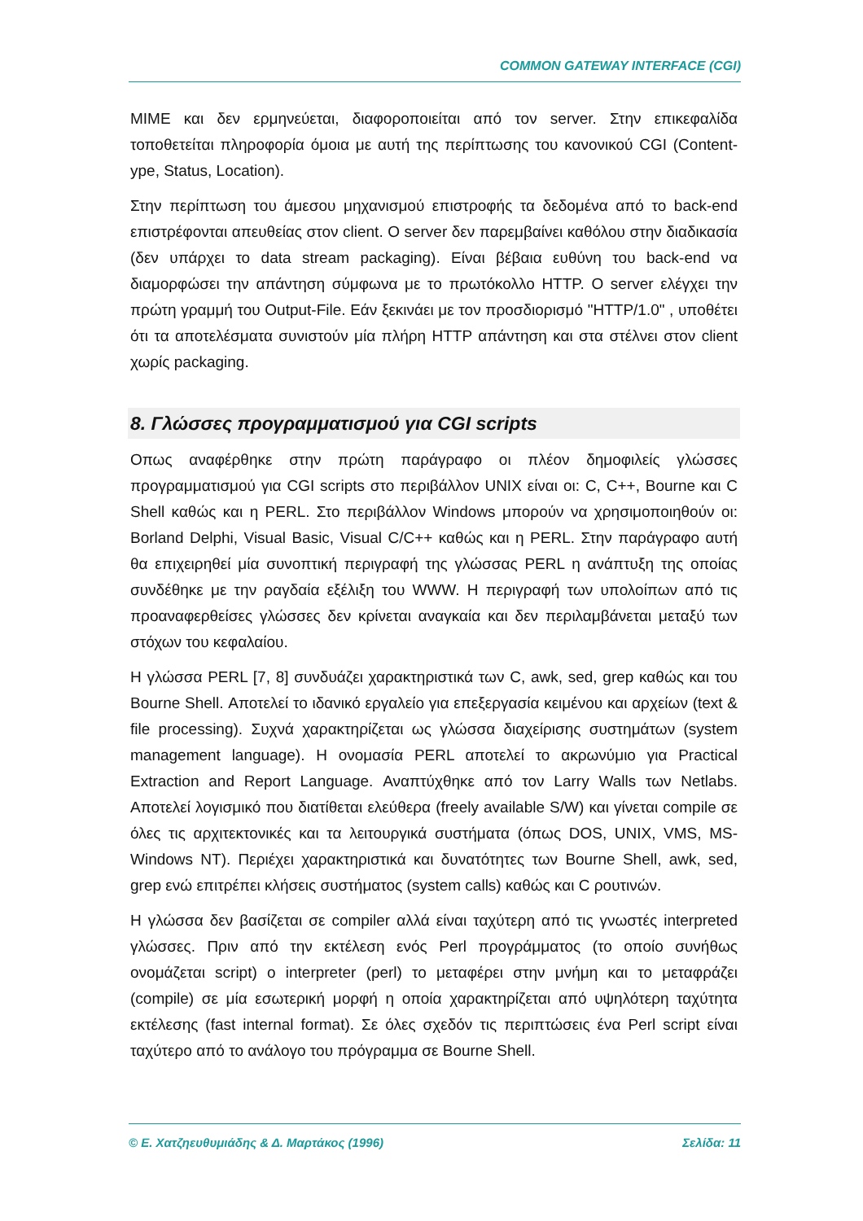COMMON GATEWAY INTERFACE (CGI)
MIME και δεν ερμηνεύεται, διαφοροποιείται από τον server. Στην επικεφαλίδα τοποθετείται πληροφορία όμοια με αυτή της περίπτωσης του κανονικού CGI (Content-ype, Status, Location).
Στην περίπτωση του άμεσου μηχανισμού επιστροφής τα δεδομένα από το back-end επιστρέφονται απευθείας στον client. O server δεν παρεμβαίνει καθόλου στην διαδικασία (δεν υπάρχει το data stream packaging). Είναι βέβαια ευθύνη του back-end να διαμορφώσει την απάντηση σύμφωνα με το πρωτόκολλο HTTP. O server ελέγχει την πρώτη γραμμή του Output-File. Εάν ξεκινάει με τον προσδιορισμό "HTTP/1.0" , υποθέτει ότι τα αποτελέσματα συνιστούν μία πλήρη HTTP απάντηση και στα στέλνει στον client χωρίς packaging.
8. Γλώσσες προγραμματισμού για CGI scripts
Oπως αναφέρθηκε στην πρώτη παράγραφο οι πλέον δημοφιλείς γλώσσες προγραμματισμού για CGI scripts στο περιβάλλον UNIX είναι οι: C, C++, Bourne και C Shell καθώς και η PERL. Στο περιβάλλον Windows μπορούν να χρησιμοποιηθούν οι: Borland Delphi, Visual Basic, Visual C/C++ καθώς και η PERL. Στην παράγραφο αυτή θα επιχειρηθεί μία συνοπτική περιγραφή της γλώσσας PERL η ανάπτυξη της οποίας συνδέθηκε με την ραγδαία εξέλιξη του WWW. Η περιγραφή των υπολοίπων από τις προαναφερθείσες γλώσσες δεν κρίνεται αναγκαία και δεν περιλαμβάνεται μεταξύ των στόχων του κεφαλαίου.
Η γλώσσα PERL [7, 8] συνδυάζει χαρακτηριστικά των C, awk, sed, grep καθώς και του Bourne Shell. Αποτελεί το ιδανικό εργαλείο για επεξεργασία κειμένου και αρχείων (text & file processing). Συχνά χαρακτηρίζεται ως γλώσσα διαχείρισης συστημάτων (system management language). Η ονομασία PERL αποτελεί το ακρωνύμιο για Practical Extraction and Report Language. Αναπτύχθηκε από τον Larry Walls των Netlabs. Αποτελεί λογισμικό που διατίθεται ελεύθερα (freely available S/W) και γίνεται compile σε όλες τις αρχιτεκτονικές και τα λειτουργικά συστήματα (όπως DOS, UNIX, VMS, MS-Windows NT). Περιέχει χαρακτηριστικά και δυνατότητες των Bourne Shell, awk, sed, grep ενώ επιτρέπει κλήσεις συστήματος (system calls) καθώς και C ρουτινών.
Η γλώσσα δεν βασίζεται σε compiler αλλά είναι ταχύτερη από τις γνωστές interpreted γλώσσες. Πριν από την εκτέλεση ενός Perl προγράμματος (το οποίο συνήθως ονομάζεται script) ο interpreter (perl) το μεταφέρει στην μνήμη και το μεταφράζει (compile) σε μία εσωτερική μορφή η οποία χαρακτηρίζεται από υψηλότερη ταχύτητα εκτέλεσης (fast internal format). Σε όλες σχεδόν τις περιπτώσεις ένα Perl script είναι ταχύτερο από το ανάλογο του πρόγραμμα σε Bourne Shell.
© Ε. Χατζηευθυμιάδης & Δ. Μαρτάκος (1996) Σελίδα: 11